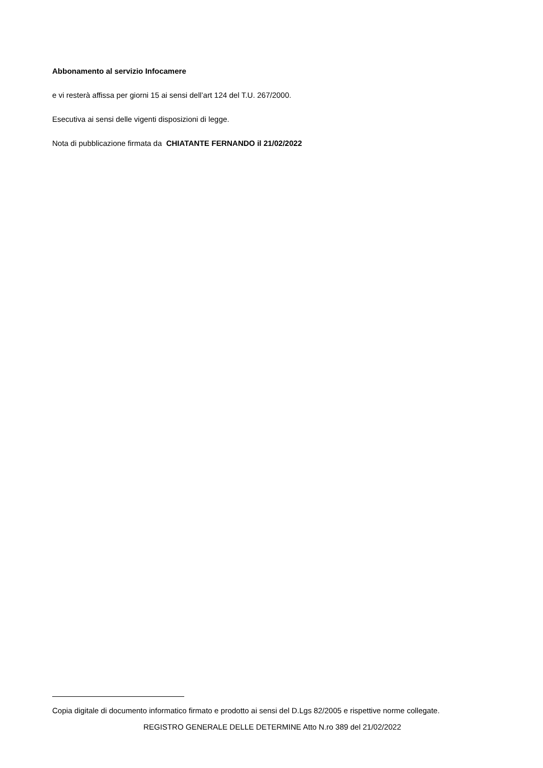Abbonamento al servizio Infocamere
e vi resterà affissa per giorni 15 ai sensi dell’art 124 del T.U. 267/2000.
Esecutiva ai sensi delle vigenti disposizioni di legge.
Nota di pubblicazione firmata da CHIATANTE FERNANDO il 21/02/2022
Copia digitale di documento informatico firmato e prodotto ai sensi del D.Lgs 82/2005 e rispettive norme collegate.
REGISTRO GENERALE DELLE DETERMINE Atto N.ro 389 del 21/02/2022